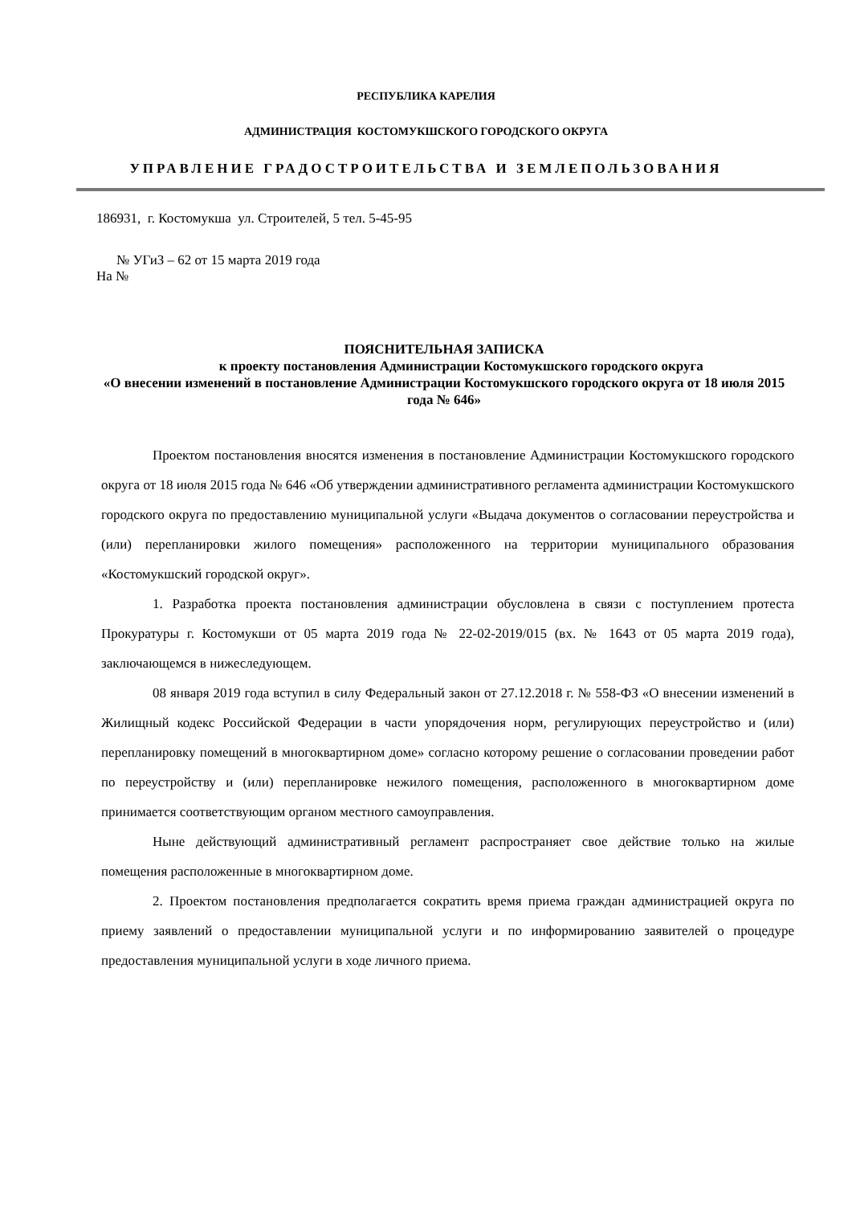РЕСПУБЛИКА КАРЕЛИЯ
АДМИНИСТРАЦИЯ КОСТОМУКШСКОГО ГОРОДСКОГО ОКРУГА
УПРАВЛЕНИЕ ГРАДОСТРОИТЕЛЬСТВА И ЗЕМЛЕПОЛЬЗОВАНИЯ
186931, г. Костомукша ул. Строителей, 5 тел. 5-45-95
№ УГиЗ – 62 от 15 марта 2019 года
На №
ПОЯСНИТЕЛЬНАЯ ЗАПИСКА
к проекту постановления Администрации Костомукшского городского округа
«О внесении изменений в постановление Администрации Костомукшского городского округа от 18 июля 2015 года № 646»
Проектом постановления вносятся изменения в постановление Администрации Костомукшского городского округа от 18 июля 2015 года № 646 «Об утверждении административного регламента администрации Костомукшского городского округа по предоставлению муниципальной услуги «Выдача документов о согласовании переустройства и (или) перепланировки жилого помещения» расположенного на территории муниципального образования «Костомукшский городской округ».
1. Разработка проекта постановления администрации обусловлена в связи с поступлением протеста Прокуратуры г. Костомукши от 05 марта 2019 года № 22-02-2019/015 (вх. № 1643 от 05 марта 2019 года), заключающемся в нижеследующем.
08 января 2019 года вступил в силу Федеральный закон от 27.12.2018 г. № 558-ФЗ «О внесении изменений в Жилищный кодекс Российской Федерации в части упорядочения норм, регулирующих переустройство и (или) перепланировку помещений в многоквартирном доме» согласно которому решение о согласовании проведении работ по переустройству и (или) перепланировке нежилого помещения, расположенного в многоквартирном доме принимается соответствующим органом местного самоуправления.
Ныне действующий административный регламент распространяет свое действие только на жилые помещения расположенные в многоквартирном доме.
2. Проектом постановления предполагается сократить время приема граждан администрацией округа по приему заявлений о предоставлении муниципальной услуги и по информированию заявителей о процедуре предоставления муниципальной услуги в ходе личного приема.